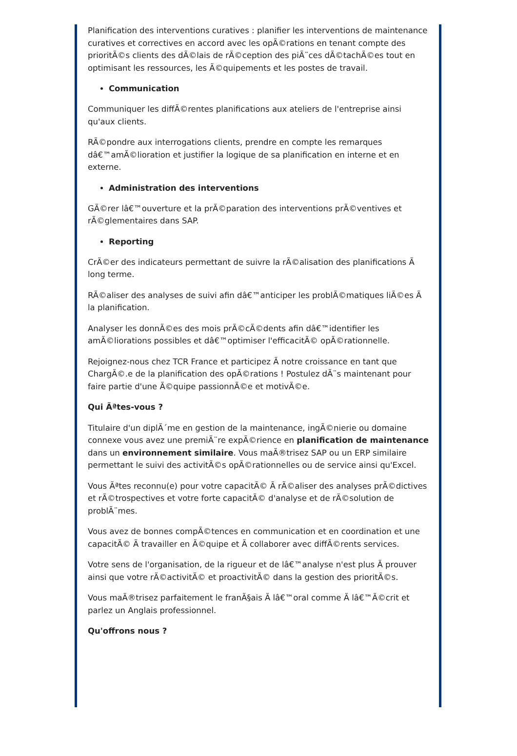Planification des interventions curatives : planifier les interventions de maintenance curatives et correctives en accord avec les opÃ©rations en tenant compte des prioritÃ©s clients des dÃ©lais de rÃ©ception des piÃ¨ces dÃ©tachÃ©es tout en optimisant les ressources, les Ã©quipements et les postes de travail.
Communication
Communiquer les diffÃ©rentes planifications aux ateliers de l'entreprise ainsi qu'aux clients.
RÃ©pondre aux interrogations clients, prendre en compte les remarques dâ€™amÃ©lioration et justifier la logique de sa planification en interne et en externe.
Administration des interventions
GÃ©rer lâ€™ouverture et la prÃ©paration des interventions prÃ©ventives et rÃ©glementaires dans SAP.
Reporting
CrÃ©er des indicateurs permettant de suivre la rÃ©alisation des planifications Ã long terme.
RÃ©aliser des analyses de suivi afin dâ€™anticiper les problÃ©matiques liÃ©es Ã la planification.
Analyser les donnÃ©es des mois prÃ©cÃ©dents afin dâ€™identifier les amÃ©liorations possibles et dâ€™optimiser l'efficacitÃ© opÃ©rationnelle.
Rejoignez-nous chez TCR France et participez Ã notre croissance en tant que ChargÃ©.e de la planification des opÃ©rations ! Postulez dÃ¨s maintenant pour faire partie d'une Ã©quipe passionnÃ©e et motivÃ©e.
Qui Ãªtes-vous ?
Titulaire d'un diplÃ´me en gestion de la maintenance, ingÃ©nierie ou domaine connexe vous avez une premiÃ¨re expÃ©rience en planification de maintenance dans un environnement similaire. Vous maÃ®trisez SAP ou un ERP similaire permettant le suivi des activitÃ©s opÃ©rationnelles ou de service ainsi qu'Excel.
Vous Ãªtes reconnu(e) pour votre capacitÃ© Ã rÃ©aliser des analyses prÃ©dictives et rÃ©trospectives et votre forte capacitÃ© d'analyse et de rÃ©solution de problÃ¨mes.
Vous avez de bonnes compÃ©tences en communication et en coordination et une capacitÃ© Ã travailler en Ã©quipe et Ã collaborer avec diffÃ©rents services.
Votre sens de l'organisation, de la rigueur et de lâ€™analyse n'est plus Ã prouver ainsi que votre rÃ©activitÃ© et proactivitÃ© dans la gestion des prioritÃ©s.
Vous maÃ®trisez parfaitement le franÃ§ais Ã lâ€™oral comme Ã lâ€™Ã©crit et parlez un Anglais professionnel.
Qu'offrons nous ?